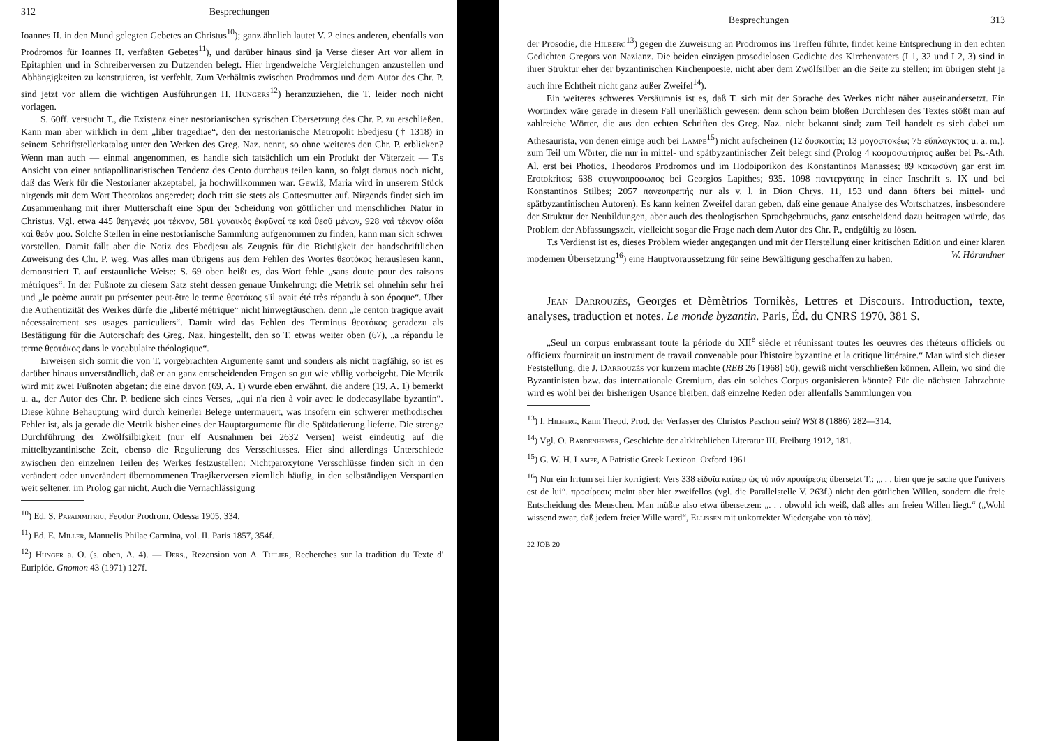312 Besprechungen
Ioannes II. in den Mund gelegten Gebetes an Christus<sup>10</sup>); ganz ähnlich lautet V. 2 eines anderen, ebenfalls von Prodromos für Ioannes II. verfaßten Gebetes<sup>11</sup>), und darüber hinaus sind ja Verse dieser Art vor allem in Epitaphien und in Schreiberversen zu Dutzenden belegt. Hier irgendwelche Vergleichungen anzustellen und Abhängigkeiten zu konstruieren, ist verfehlt. Zum Verhältnis zwischen Prodromos und dem Autor des Chr. P. sind jetzt vor allem die wichtigen Ausführungen H. Hungers<sup>12</sup>) heranzuziehen, die T. leider noch nicht vorlagen.
S. 60ff. versucht T., die Existenz einer nestorianischen syrischen Übersetzung des Chr. P. zu erschließen. Kann man aber wirklich in dem „liber tragediae“, den der nestorianische Metropolit Ebedjesu († 1318) in seinem Schriftstellerkatalog unter den Werken des Greg. Naz. nennt, so ohne weiteres den Chr. P. erblicken? Wenn man auch — einmal angenommen, es handle sich tatsächlich um ein Produkt der Väterzeit — T.s Ansicht von einer antiapollinaristischen Tendenz des Cento durchaus teilen kann, so folgt daraus noch nicht, daß das Werk für die Nestorianer akzeptabel, ja hochwillkommen war. Gewiß, Maria wird in unserem Stück nirgends mit dem Wort Theotokos angeredet; doch tritt sie stets als Gottesmutter auf. Nirgends findet sich im Zusammenhang mit ihrer Mutterschaft eine Spur der Scheidung von göttlicher und menschlicher Natur in Christus. Vgl. etwa 445 θεηγενές μοι τέκνον, 581 γυναικὸς ἐκφῦναί τε καὶ θεοῦ μένων, 928 ναὶ τέκνον οἶδα καὶ θεόν μου. Solche Stellen in eine nestorianische Sammlung aufgenommen zu finden, kann man sich schwer vorstellen. Damit fällt aber die Notiz des Ebedjesu als Zeugnis für die Richtigkeit der handschriftlichen Zuweisung des Chr. P. weg. Was alles man übrigens aus dem Fehlen des Wortes θεοτόκος herauslesen kann, demonstriert T. auf erstaunliche Weise: S. 69 oben heißt es, das Wort fehle „sans doute pour des raisons métriques“. In der Fußnote zu diesem Satz steht dessen genaue Umkehrung: die Metrik sei ohnehin sehr frei und „le poème aurait pu présenter peut-être le terme θεοτόκος s'il avait été très répandu à son époque“. Über die Authentizität des Werkes dürfe die „liberté métrique“ nicht hinwegtäuschen, denn „le centon tragique avait nécessairement ses usages particuliers“. Damit wird das Fehlen des Terminus θεοτόκος geradezu als Bestätigung für die Autorschaft des Greg. Naz. hingestellt, den so T. etwas weiter oben (67), „a répandu le terme θεοτόκος dans le vocabulaire théologique“.
Erweisen sich somit die von T. vorgebrachten Argumente samt und sonders als nicht tragfähig, so ist es darüber hinaus unverständlich, daß er an ganz entscheidenden Fragen so gut wie völlig vorbeigeht. Die Metrik wird mit zwei Fußnoten abgetan; die eine davon (69, A. 1) wurde eben erwähnt, die andere (19, A. 1) bemerkt u. a., der Autor des Chr. P. bediene sich eines Verses, „qui n'a rien à voir avec le dodecasyllabe byzantin“. Diese kühne Behauptung wird durch keinerlei Belege untermauert, was insofern ein schwerer methodischer Fehler ist, als ja gerade die Metrik bisher eines der Hauptargumente für die Spätdatierung lieferte. Die strenge Durchführung der Zwölfsilbigkeit (nur elf Ausnahmen bei 2632 Versen) weist eindeutig auf die mittelbyzantinische Zeit, ebenso die Regulierung des Versschlusses. Hier sind allerdings Unterschiede zwischen den einzelnen Teilen des Werkes festzustellen: Nichtparoxytone Versschlüsse finden sich in den verändert oder unverändert übernommenen Tragikerversen ziemlich häufig, in den selbständigen Verspartien weit seltener, im Prolog gar nicht. Auch die Vernachlässigung
<sup>10</sup>) Ed. S. Papadimitriu, Feodor Prodrom. Odessa 1905, 334.
<sup>11</sup>) Ed. E. Miller, Manuelis Philae Carmina, vol. II. Paris 1857, 354f.
<sup>12</sup>) Hunger a. O. (s. oben, A. 4). — Ders., Rezension von A. Tuilier, Recherches sur la tradition du Texte d' Euripide. Gnomon 43 (1971) 127f.
Besprechungen 313
der Prosodie, die Hilberg<sup>13</sup>) gegen die Zuweisung an Prodromos ins Treffen führte, findet keine Entsprechung in den echten Gedichten Gregors von Nazianz. Die beiden einzigen prosodielosen Gedichte des Kirchenvaters (I 1, 32 und I 2, 3) sind in ihrer Struktur eher der byzantinischen Kirchenpoesie, nicht aber dem Zwölfsilber an die Seite zu stellen; im übrigen steht ja auch ihre Echtheit nicht ganz außer Zweifel<sup>14</sup>).
Ein weiteres schweres Versäumnis ist es, daß T. sich mit der Sprache des Werkes nicht näher auseinandersetzt. Ein Wortindex wäre gerade in diesem Fall unerläßlich gewesen; denn schon beim bloßen Durchlesen des Textes stößt man auf zahlreiche Wörter, die aus den echten Schriften des Greg. Naz. nicht bekannt sind; zum Teil handelt es sich dabei um Athesaurista, von denen einige auch bei Lampe<sup>15</sup>) nicht aufscheinen (12 δυσκοιτία; 13 μογοστοκέω; 75 εὔπλαγκτος u. a. m.), zum Teil um Wörter, die nur in mittel- und spätbyzantinischer Zeit belegt sind (Prolog 4 κοσμοσωτήριος außer bei Ps.-Ath. Al. erst bei Photios, Theodoros Prodromos und im Hodoiporikon des Konstantinos Manasses; 89 κακωσύνη gar erst im Erotokritos; 638 στυγνοπρόσωπος bei Georgios Lapithes; 935. 1098 παντεργάτης in einer Inschrift s. IX und bei Konstantinos Stilbes; 2057 πανευπρεπής nur als v. l. in Dion Chrys. 11, 153 und dann öfters bei mittel- und spätbyzantinischen Autoren). Es kann keinen Zweifel daran geben, daß eine genaue Analyse des Wortschatzes, insbesondere der Struktur der Neubildungen, aber auch des theologischen Sprachgebrauchs, ganz entscheidend dazu beitragen würde, das Problem der Abfassungszeit, vielleicht sogar die Frage nach dem Autor des Chr. P., endgültig zu lösen.
T.s Verdienst ist es, dieses Problem wieder angegangen und mit der Herstellung einer kritischen Edition und einer klaren modernen Übersetzung<sup>16</sup>) eine Hauptvoraussetzung für seine Bewältigung geschaffen zu haben. W. Hörandner
Jean Darrouzès, Georges et Dèmètrios Tornikès, Lettres et Discours. Introduction, texte, analyses, traduction et notes. Le monde byzantin. Paris, Éd. du CNRS 1970. 381 S.
„Seul un corpus embrassant toute la période du XII<sup>e</sup> siècle et réunissant toutes les oeuvres des rhéteurs officiels ou officieux fournirait un instrument de travail convenable pour l'histoire byzantine et la critique littéraire.“ Man wird sich dieser Feststellung, die J. Darrouzès vor kurzem machte (REB 26 [1968] 50), gewiß nicht verschließen können. Allein, wo sind die Byzantinisten bzw. das internationale Gremium, das ein solches Corpus organisieren könnte? Für die nächsten Jahrzehnte wird es wohl bei der bisherigen Usance bleiben, daß einzelne Reden oder allenfalls Sammlungen von
<sup>13</sup>) I. Hilberg, Kann Theod. Prod. der Verfasser des Christos Paschon sein? WSt 8 (1886) 282—314.
<sup>14</sup>) Vgl. O. Bardenhewer, Geschichte der altkirchlichen Literatur III. Freiburg 1912, 181.
<sup>15</sup>) G. W. H. Lampe, A Patristic Greek Lexicon. Oxford 1961.
<sup>16</sup>) Nur ein Irrtum sei hier korrigiert: Vers 338 εἰδυῖα καίπερ ὡς τὸ πᾶν προαίρεσις übersetzt T.: „. . . bien que je sache que l'univers est de lui“. προαίρεσις meint aber hier zweifellos (vgl. die Parallelstelle V. 263f.) nicht den göttlichen Willen, sondern die freie Entscheidung des Menschen. Man müßte also etwa übersetzen: „. . . obwohl ich weiß, daß alles am freien Willen liegt.“ („Wohl wissend zwar, daß jedem freier Wille ward“, Ellissen mit unkorrekter Wiedergabe von τὸ πᾶν).
22 JÖB 20